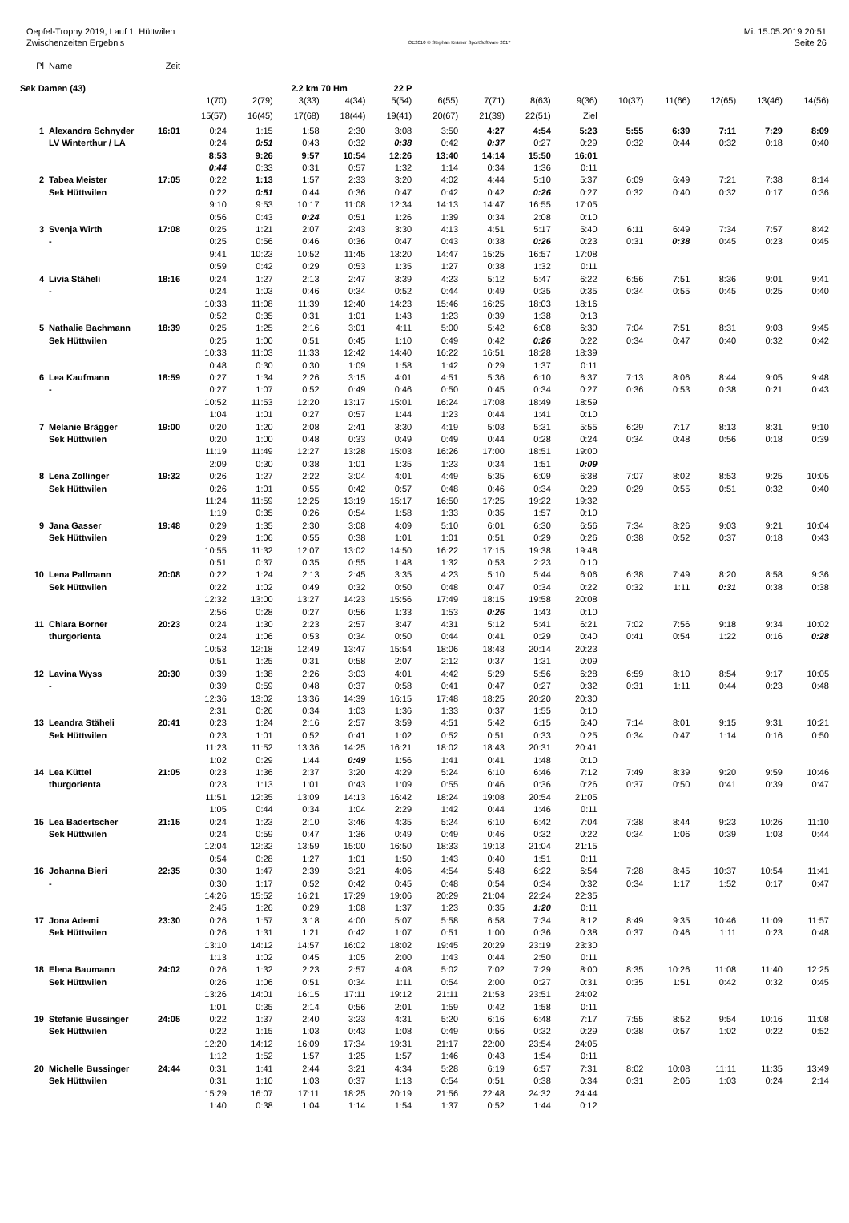Oepfel-Trophy 2019, Lauf 1, Hüttwilen
Zwischenzeiten Ergebnis
OE2010 © Stephan Krämer SportSoftware 2017
Mi. 15.05.2019 20:51
Seite 26
| Pl | Name | Zeit | | | | | | | | | | | | | | |
| --- | --- | --- | --- | --- | --- | --- | --- | --- | --- | --- | --- | --- | --- | --- | --- | --- |
| Sek Damen (43) | | | | | 2.2 km 70 Hm | | 22 P | | | | | | | | | |
| | | | 1(70) | 2(79) | 3(33) | 4(34) | 5(54) | 6(55) | 7(71) | 8(63) | 9(36) | 10(37) | 11(66) | 12(65) | 13(46) | 14(56) |
| | | | 15(57) | 16(45) | 17(68) | 18(44) | 19(41) | 20(67) | 21(39) | 22(51) | Ziel | | | | | |
| 1 | Alexandra Schnyder | 16:01 | 0:24 | 1:15 | 1:58 | 2:30 | 3:08 | 3:50 | 4:27 | 4:54 | 5:23 | 5:55 | 6:39 | 7:11 | 7:29 | 8:09 |
| | LV Winterthur / LA | | 0:24 | 0:51 | 0:43 | 0:32 | 0:38 | 0:42 | 0:37 | 0:27 | 0:29 | 0:32 | 0:44 | 0:32 | 0:18 | 0:40 |
| | | | 8:53 | 9:26 | 9:57 | 10:54 | 12:26 | 13:40 | 14:14 | 15:50 | 16:01 | | | | | |
| | | | 0:44 | 0:33 | 0:31 | 0:57 | 1:32 | 1:14 | 0:34 | 1:36 | 0:11 | | | | | |
| 2 | Tabea Meister | 17:05 | 0:22 | 1:13 | 1:57 | 2:33 | 3:20 | 4:02 | 4:44 | 5:10 | 5:37 | 6:09 | 6:49 | 7:21 | 7:38 | 8:14 |
| | Sek Hüttwilen | | 0:22 | 0:51 | 0:44 | 0:36 | 0:47 | 0:42 | 0:42 | 0:26 | 0:27 | 0:32 | 0:40 | 0:32 | 0:17 | 0:36 |
| | | | 9:10 | 9:53 | 10:17 | 11:08 | 12:34 | 14:13 | 14:47 | 16:55 | 17:05 | | | | | |
| | | | 0:56 | 0:43 | 0:24 | 0:51 | 1:26 | 1:39 | 0:34 | 2:08 | 0:10 | | | | | |
| 3 | Svenja Wirth | 17:08 | 0:25 | 1:21 | 2:07 | 2:43 | 3:30 | 4:13 | 4:51 | 5:17 | 5:40 | 6:11 | 6:49 | 7:34 | 7:57 | 8:42 |
| | - | | 0:25 | 0:56 | 0:46 | 0:36 | 0:47 | 0:43 | 0:38 | 0:26 | 0:23 | 0:31 | 0:38 | 0:45 | 0:23 | 0:45 |
| | | | 9:41 | 10:23 | 10:52 | 11:45 | 13:20 | 14:47 | 15:25 | 16:57 | 17:08 | | | | | |
| | | | 0:59 | 0:42 | 0:29 | 0:53 | 1:35 | 1:27 | 0:38 | 1:32 | 0:11 | | | | | |
| 4 | Livia Stäheli | 18:16 | 0:24 | 1:27 | 2:13 | 2:47 | 3:39 | 4:23 | 5:12 | 5:47 | 6:22 | 6:56 | 7:51 | 8:36 | 9:01 | 9:41 |
| | - | | 0:24 | 1:03 | 0:46 | 0:34 | 0:52 | 0:44 | 0:49 | 0:35 | 0:35 | 0:34 | 0:55 | 0:45 | 0:25 | 0:40 |
| | | | 10:33 | 11:08 | 11:39 | 12:40 | 14:23 | 15:46 | 16:25 | 18:03 | 18:16 | | | | | |
| | | | 0:52 | 0:35 | 0:31 | 1:01 | 1:43 | 1:23 | 0:39 | 1:38 | 0:13 | | | | | |
| 5 | Nathalie Bachmann | 18:39 | 0:25 | 1:25 | 2:16 | 3:01 | 4:11 | 5:00 | 5:42 | 6:08 | 6:30 | 7:04 | 7:51 | 8:31 | 9:03 | 9:45 |
| | Sek Hüttwilen | | 0:25 | 1:00 | 0:51 | 0:45 | 1:10 | 0:49 | 0:42 | 0:26 | 0:22 | 0:34 | 0:47 | 0:40 | 0:32 | 0:42 |
| | | | 10:33 | 11:03 | 11:33 | 12:42 | 14:40 | 16:22 | 16:51 | 18:28 | 18:39 | | | | | |
| | | | 0:48 | 0:30 | 0:30 | 1:09 | 1:58 | 1:42 | 0:29 | 1:37 | 0:11 | | | | | |
| 6 | Lea Kaufmann | 18:59 | 0:27 | 1:34 | 2:26 | 3:15 | 4:01 | 4:51 | 5:36 | 6:10 | 6:37 | 7:13 | 8:06 | 8:44 | 9:05 | 9:48 |
| | - | | 0:27 | 1:07 | 0:52 | 0:49 | 0:46 | 0:50 | 0:45 | 0:34 | 0:27 | 0:36 | 0:53 | 0:38 | 0:21 | 0:43 |
| | | | 10:52 | 11:53 | 12:20 | 13:17 | 15:01 | 16:24 | 17:08 | 18:49 | 18:59 | | | | | |
| | | | 1:04 | 1:01 | 0:27 | 0:57 | 1:44 | 1:23 | 0:44 | 1:41 | 0:10 | | | | | |
| 7 | Melanie Brägger | 19:00 | 0:20 | 1:20 | 2:08 | 2:41 | 3:30 | 4:19 | 5:03 | 5:31 | 5:55 | 6:29 | 7:17 | 8:13 | 8:31 | 9:10 |
| | Sek Hüttwilen | | 0:20 | 1:00 | 0:48 | 0:33 | 0:49 | 0:49 | 0:44 | 0:28 | 0:24 | 0:34 | 0:48 | 0:56 | 0:18 | 0:39 |
| | | | 11:19 | 11:49 | 12:27 | 13:28 | 15:03 | 16:26 | 17:00 | 18:51 | 19:00 | | | | | |
| | | | 2:09 | 0:30 | 0:38 | 1:01 | 1:35 | 1:23 | 0:34 | 1:51 | 0:09 | | | | | |
| 8 | Lena Zollinger | 19:32 | 0:26 | 1:27 | 2:22 | 3:04 | 4:01 | 4:49 | 5:35 | 6:09 | 6:38 | 7:07 | 8:02 | 8:53 | 9:25 | 10:05 |
| | Sek Hüttwilen | | 0:26 | 1:01 | 0:55 | 0:42 | 0:57 | 0:48 | 0:46 | 0:34 | 0:29 | 0:29 | 0:55 | 0:51 | 0:32 | 0:40 |
| | | | 11:24 | 11:59 | 12:25 | 13:19 | 15:17 | 16:50 | 17:25 | 19:22 | 19:32 | | | | | |
| | | | 1:19 | 0:35 | 0:26 | 0:54 | 1:58 | 1:33 | 0:35 | 1:57 | 0:10 | | | | | |
| 9 | Jana Gasser | 19:48 | 0:29 | 1:35 | 2:30 | 3:08 | 4:09 | 5:10 | 6:01 | 6:30 | 6:56 | 7:34 | 8:26 | 9:03 | 9:21 | 10:04 |
| | Sek Hüttwilen | | 0:29 | 1:06 | 0:55 | 0:38 | 1:01 | 1:01 | 0:51 | 0:29 | 0:26 | 0:38 | 0:52 | 0:37 | 0:18 | 0:43 |
| | | | 10:55 | 11:32 | 12:07 | 13:02 | 14:50 | 16:22 | 17:15 | 19:38 | 19:48 | | | | | |
| | | | 0:51 | 0:37 | 0:35 | 0:55 | 1:48 | 1:32 | 0:53 | 2:23 | 0:10 | | | | | |
| 10 | Lena Pallmann | 20:08 | 0:22 | 1:24 | 2:13 | 2:45 | 3:35 | 4:23 | 5:10 | 5:44 | 6:06 | 6:38 | 7:49 | 8:20 | 8:58 | 9:36 |
| | Sek Hüttwilen | | 0:22 | 1:02 | 0:49 | 0:32 | 0:50 | 0:48 | 0:47 | 0:34 | 0:22 | 0:32 | 1:11 | 0:31 | 0:38 | 0:38 |
| | | | 12:32 | 13:00 | 13:27 | 14:23 | 15:56 | 17:49 | 18:15 | 19:58 | 20:08 | | | | | |
| | | | 2:56 | 0:28 | 0:27 | 0:56 | 1:33 | 1:53 | 0:26 | 1:43 | 0:10 | | | | | |
| 11 | Chiara Borner | 20:23 | 0:24 | 1:30 | 2:23 | 2:57 | 3:47 | 4:31 | 5:12 | 5:41 | 6:21 | 7:02 | 7:56 | 9:18 | 9:34 | 10:02 |
| | thurgorienta | | 0:24 | 1:06 | 0:53 | 0:34 | 0:50 | 0:44 | 0:41 | 0:29 | 0:40 | 0:41 | 0:54 | 1:22 | 0:16 | 0:28 |
| | | | 10:53 | 12:18 | 12:49 | 13:47 | 15:54 | 18:06 | 18:43 | 20:14 | 20:23 | | | | | |
| | | | 0:51 | 1:25 | 0:31 | 0:58 | 2:07 | 2:12 | 0:37 | 1:31 | 0:09 | | | | | |
| 12 | Lavina Wyss | 20:30 | 0:39 | 1:38 | 2:26 | 3:03 | 4:01 | 4:42 | 5:29 | 5:56 | 6:28 | 6:59 | 8:10 | 8:54 | 9:17 | 10:05 |
| | - | | 0:39 | 0:59 | 0:48 | 0:37 | 0:58 | 0:41 | 0:47 | 0:27 | 0:32 | 0:31 | 1:11 | 0:44 | 0:23 | 0:48 |
| | | | 12:36 | 13:02 | 13:36 | 14:39 | 16:15 | 17:48 | 18:25 | 20:20 | 20:30 | | | | | |
| | | | 2:31 | 0:26 | 0:34 | 1:03 | 1:36 | 1:33 | 0:37 | 1:55 | 0:10 | | | | | |
| 13 | Leandra Stäheli | 20:41 | 0:23 | 1:24 | 2:16 | 2:57 | 3:59 | 4:51 | 5:42 | 6:15 | 6:40 | 7:14 | 8:01 | 9:15 | 9:31 | 10:21 |
| | Sek Hüttwilen | | 0:23 | 1:01 | 0:52 | 0:41 | 1:02 | 0:52 | 0:51 | 0:33 | 0:25 | 0:34 | 0:47 | 1:14 | 0:16 | 0:50 |
| | | | 11:23 | 11:52 | 13:36 | 14:25 | 16:21 | 18:02 | 18:43 | 20:31 | 20:41 | | | | | |
| | | | 1:02 | 0:29 | 1:44 | 0:49 | 1:56 | 1:41 | 0:41 | 1:48 | 0:10 | | | | | |
| 14 | Lea Küttel | 21:05 | 0:23 | 1:36 | 2:37 | 3:20 | 4:29 | 5:24 | 6:10 | 6:46 | 7:12 | 7:49 | 8:39 | 9:20 | 9:59 | 10:46 |
| | thurgorienta | | 0:23 | 1:13 | 1:01 | 0:43 | 1:09 | 0:55 | 0:46 | 0:36 | 0:26 | 0:37 | 0:50 | 0:41 | 0:39 | 0:47 |
| | | | 11:51 | 12:35 | 13:09 | 14:13 | 16:42 | 18:24 | 19:08 | 20:54 | 21:05 | | | | | |
| | | | 1:05 | 0:44 | 0:34 | 1:04 | 2:29 | 1:42 | 0:44 | 1:46 | 0:11 | | | | | |
| 15 | Lea Badertscher | 21:15 | 0:24 | 1:23 | 2:10 | 3:46 | 4:35 | 5:24 | 6:10 | 6:42 | 7:04 | 7:38 | 8:44 | 9:23 | 10:26 | 11:10 |
| | Sek Hüttwilen | | 0:24 | 0:59 | 0:47 | 1:36 | 0:49 | 0:49 | 0:46 | 0:32 | 0:22 | 0:34 | 1:06 | 0:39 | 1:03 | 0:44 |
| | | | 12:04 | 12:32 | 13:59 | 15:00 | 16:50 | 18:33 | 19:13 | 21:04 | 21:15 | | | | | |
| | | | 0:54 | 0:28 | 1:27 | 1:01 | 1:50 | 1:43 | 0:40 | 1:51 | 0:11 | | | | | |
| 16 | Johanna Bieri | 22:35 | 0:30 | 1:47 | 2:39 | 3:21 | 4:06 | 4:54 | 5:48 | 6:22 | 6:54 | 7:28 | 8:45 | 10:37 | 10:54 | 11:41 |
| | - | | 0:30 | 1:17 | 0:52 | 0:42 | 0:45 | 0:48 | 0:54 | 0:34 | 0:32 | 0:34 | 1:17 | 1:52 | 0:17 | 0:47 |
| | | | 14:26 | 15:52 | 16:21 | 17:29 | 19:06 | 20:29 | 21:04 | 22:24 | 22:35 | | | | | |
| | | | 2:45 | 1:26 | 0:29 | 1:08 | 1:37 | 1:23 | 0:35 | 1:20 | 0:11 | | | | | |
| 17 | Jona Ademi | 23:30 | 0:26 | 1:57 | 3:18 | 4:00 | 5:07 | 5:58 | 6:58 | 7:34 | 8:12 | 8:49 | 9:35 | 10:46 | 11:09 | 11:57 |
| | Sek Hüttwilen | | 0:26 | 1:31 | 1:21 | 0:42 | 1:07 | 0:51 | 1:00 | 0:36 | 0:38 | 0:37 | 0:46 | 1:11 | 0:23 | 0:48 |
| | | | 13:10 | 14:12 | 14:57 | 16:02 | 18:02 | 19:45 | 20:29 | 23:19 | 23:30 | | | | | |
| | | | 1:13 | 1:02 | 0:45 | 1:05 | 2:00 | 1:43 | 0:44 | 2:50 | 0:11 | | | | | |
| 18 | Elena Baumann | 24:02 | 0:26 | 1:32 | 2:23 | 2:57 | 4:08 | 5:02 | 7:02 | 7:29 | 8:00 | 8:35 | 10:26 | 11:08 | 11:40 | 12:25 |
| | Sek Hüttwilen | | 0:26 | 1:06 | 0:51 | 0:34 | 1:11 | 0:54 | 2:00 | 0:27 | 0:31 | 0:35 | 1:51 | 0:42 | 0:32 | 0:45 |
| | | | 13:26 | 14:01 | 16:15 | 17:11 | 19:12 | 21:11 | 21:53 | 23:51 | 24:02 | | | | | |
| | | | 1:01 | 0:35 | 2:14 | 0:56 | 2:01 | 1:59 | 0:42 | 1:58 | 0:11 | | | | | |
| 19 | Stefanie Bussinger | 24:05 | 0:22 | 1:37 | 2:40 | 3:23 | 4:31 | 5:20 | 6:16 | 6:48 | 7:17 | 7:55 | 8:52 | 9:54 | 10:16 | 11:08 |
| | Sek Hüttwilen | | 0:22 | 1:15 | 1:03 | 0:43 | 1:08 | 0:49 | 0:56 | 0:32 | 0:29 | 0:38 | 0:57 | 1:02 | 0:22 | 0:52 |
| | | | 12:20 | 14:12 | 16:09 | 17:34 | 19:31 | 21:17 | 22:00 | 23:54 | 24:05 | | | | | |
| | | | 1:12 | 1:52 | 1:57 | 1:25 | 1:57 | 1:46 | 0:43 | 1:54 | 0:11 | | | | | |
| 20 | Michelle Bussinger | 24:44 | 0:31 | 1:41 | 2:44 | 3:21 | 4:34 | 5:28 | 6:19 | 6:57 | 7:31 | 8:02 | 10:08 | 11:11 | 11:35 | 13:49 |
| | Sek Hüttwilen | | 0:31 | 1:10 | 1:03 | 0:37 | 1:13 | 0:54 | 0:51 | 0:38 | 0:34 | 0:31 | 2:06 | 1:03 | 0:24 | 2:14 |
| | | | 15:29 | 16:07 | 17:11 | 18:25 | 20:19 | 21:56 | 22:48 | 24:32 | 24:44 | | | | | |
| | | | 1:40 | 0:38 | 1:04 | 1:14 | 1:54 | 1:37 | 0:52 | 1:44 | 0:12 | | | | | |